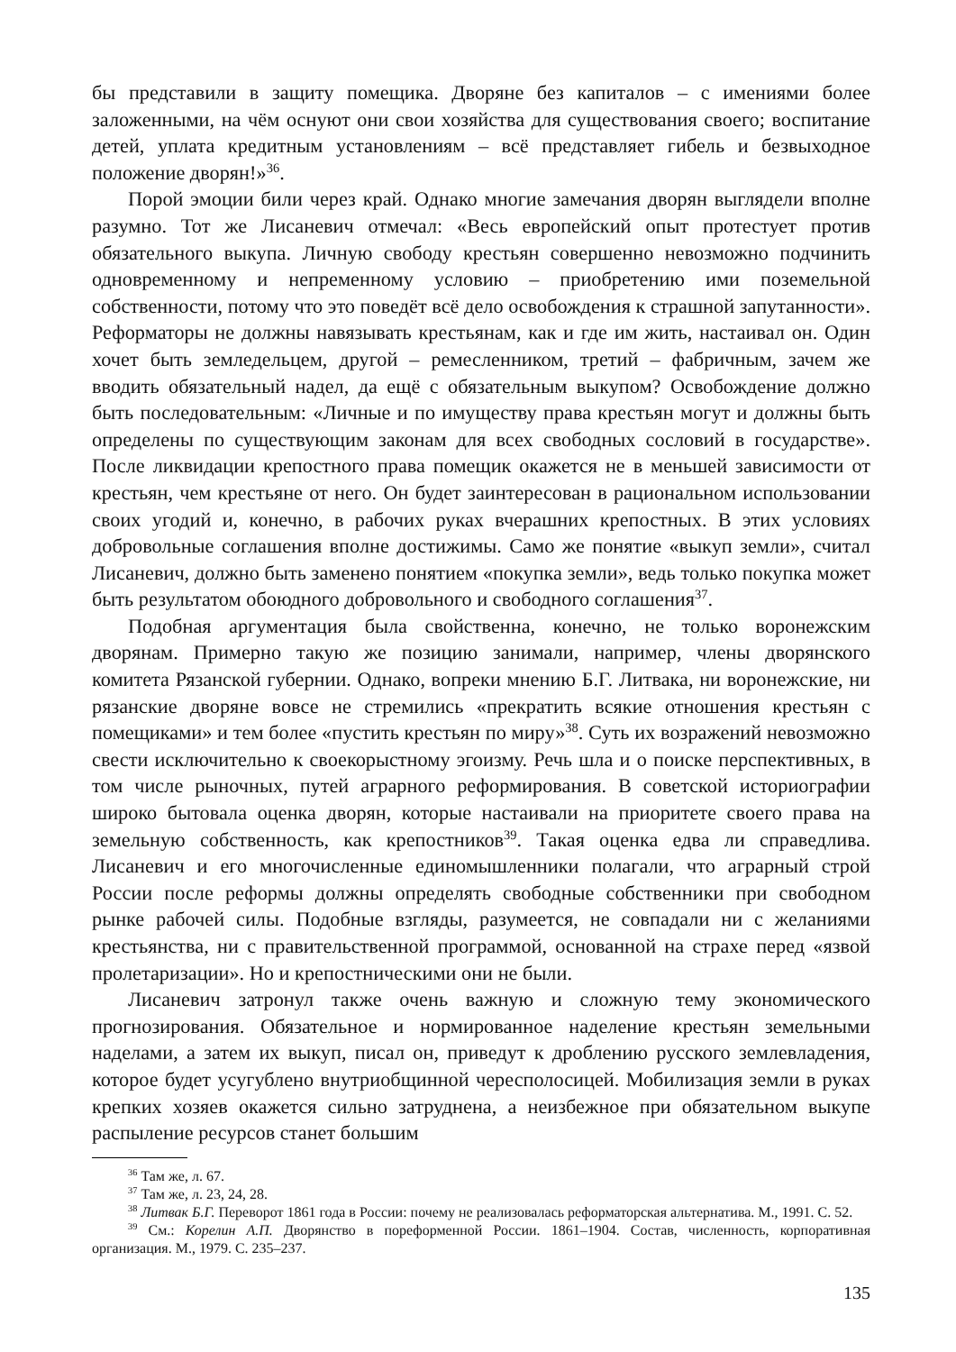бы представили в защиту помещика. Дворяне без капиталов – с имениями более заложенными, на чём оснуют они свои хозяйства для существования своего; воспитание детей, уплата кредитным установлениям – всё представляет гибель и безвыходное положение дворян!»<sup>36</sup>.
Порой эмоции били через край. Однако многие замечания дворян выглядели вполне разумно. Тот же Лисаневич отмечал: «Весь европейский опыт протестует против обязательного выкупа. Личную свободу крестьян совершенно невозможно подчинить одновременному и непременному условию – приобретению ими поземельной собственности, потому что это поведёт всё дело освобождения к страшной запутанности». Реформаторы не должны навязывать крестьянам, как и где им жить, настаивал он. Один хочет быть земледельцем, другой – ремесленником, третий – фабричным, зачем же вводить обязательный надел, да ещё с обязательным выкупом? Освобождение должно быть последовательным: «Личные и по имуществу права крестьян могут и должны быть определены по существующим законам для всех свободных сословий в государстве». После ликвидации крепостного права помещик окажется не в меньшей зависимости от крестьян, чем крестьяне от него. Он будет заинтересован в рациональном использовании своих угодий и, конечно, в рабочих руках вчерашних крепостных. В этих условиях добровольные соглашения вполне достижимы. Само же понятие «выкуп земли», считал Лисаневич, должно быть заменено понятием «покупка земли», ведь только покупка может быть результатом обоюдного добровольного и свободного соглашения<sup>37</sup>.
Подобная аргументация была свойственна, конечно, не только воронежским дворянам. Примерно такую же позицию занимали, например, члены дворянского комитета Рязанской губернии. Однако, вопреки мнению Б.Г. Литвака, ни воронежские, ни рязанские дворяне вовсе не стремились «прекратить всякие отношения крестьян с помещиками» и тем более «пустить крестьян по миру»<sup>38</sup>. Суть их возражений невозможно свести исключительно к своекорыстному эгоизму. Речь шла и о поиске перспективных, в том числе рыночных, путей аграрного реформирования. В советской историографии широко бытовала оценка дворян, которые настаивали на приоритете своего права на земельную собственность, как крепостников<sup>39</sup>. Такая оценка едва ли справедлива. Лисаневич и его многочисленные единомышленники полагали, что аграрный строй России после реформы должны определять свободные собственники при свободном рынке рабочей силы. Подобные взгляды, разумеется, не совпадали ни с желаниями крестьянства, ни с правительственной программой, основанной на страхе перед «язвой пролетаризации». Но и крепостническими они не были.
Лисаневич затронул также очень важную и сложную тему экономического прогнозирования. Обязательное и нормированное наделение крестьян земельными наделами, а затем их выкуп, писал он, приведут к дроблению русского землевладения, которое будет усугублено внутриобщинной чересполосицей. Мобилизация земли в руках крепких хозяев окажется сильно затруднена, а неизбежное при обязательном выкупе распыление ресурсов станет большим
<sup>36</sup> Там же, л. 67.
<sup>37</sup> Там же, л. 23, 24, 28.
<sup>38</sup> Литвак Б.Г. Переворот 1861 года в России: почему не реализовалась реформаторская альтернатива. М., 1991. С. 52.
<sup>39</sup> См.: Корелин А.П. Дворянство в пореформенной России. 1861–1904. Состав, численность, корпоративная организация. М., 1979. С. 235–237.
135